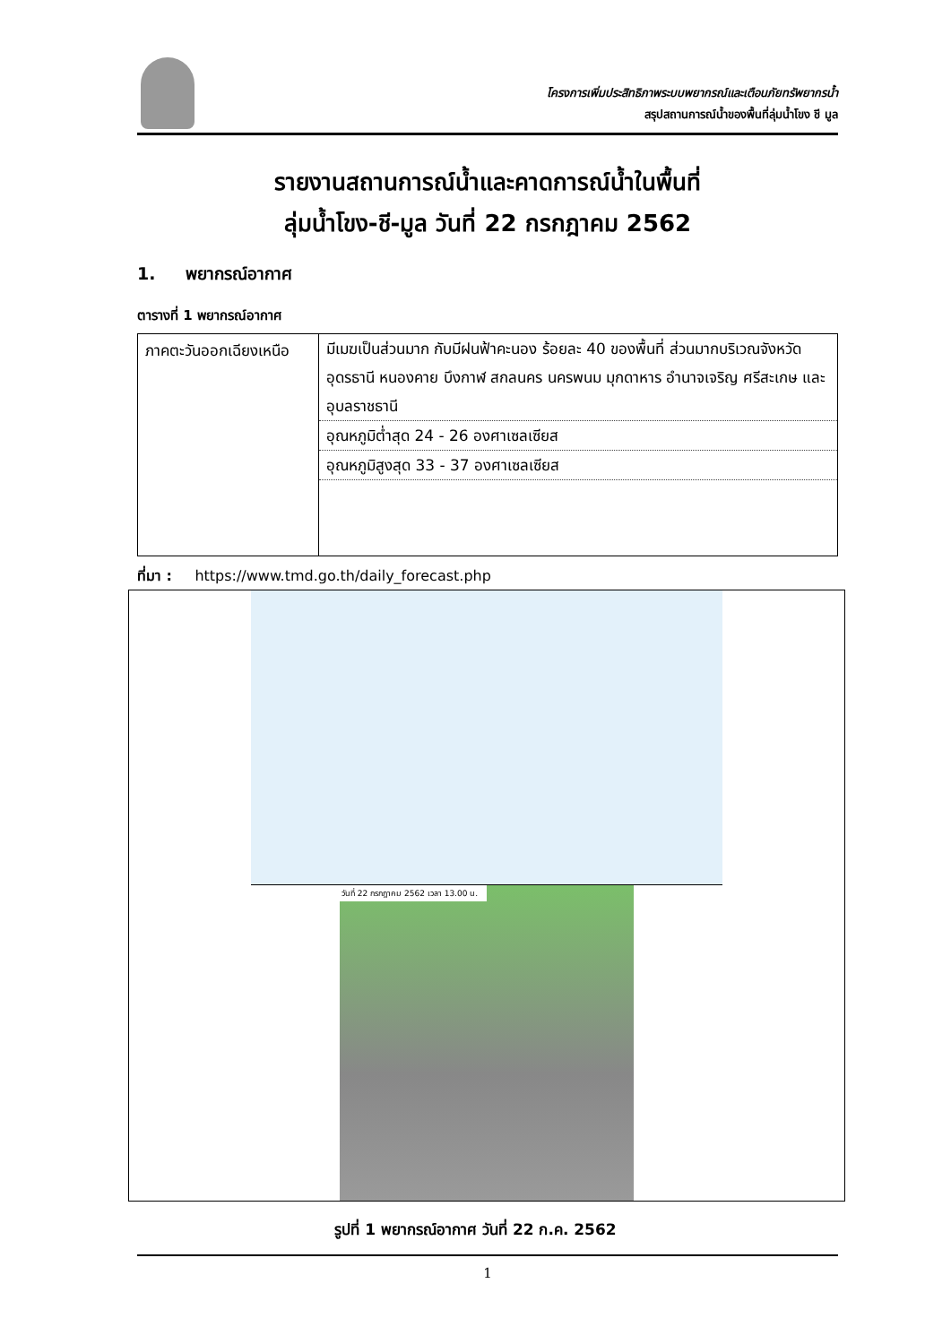โครงการเพิ่มประสิทธิภาพระบบพยากรณ์และเตือนภัยทรัพยากรน้ำ
สรุปสถานการณ์น้ำของพื้นที่ลุ่มน้ำโขง ชี มูล
รายงานสถานการณ์น้ำและคาดการณ์น้ำในพื้นที่
ลุ่มน้ำโขง-ชี-มูล วันที่ 22 กรกฎาคม 2562
1. พยากรณ์อากาศ
ตารางที่ 1 พยากรณ์อากาศ
| ภาคตะวันออกเฉียงเหนือ | มีเมฆเป็นส่วนมาก กับมีฝนฟ้าคะนอง ร้อยละ 40 ของพื้นที่ ส่วนมากบริเวณจังหวัดอุดรธานี หนองคาย บึงกาฬ สกลนคร นครพนม มุกดาหาร อำนาจเจริญ ศรีสะเกษ และอุบลราชธานี อุณหภูมิต่ำสุด 24 - 26 องศาเซลเซียส อุณหภูมิสูงสุด 33 - 37 องศาเซลเซียส |
ที่มา : https://www.tmd.go.th/daily_forecast.php
วันที่ 22 กรกฎาคม 2562 เวลา 13.00 น.
รูปที่ 1 พยากรณ์อากาศ วันที่ 22 ก.ค. 2562
1